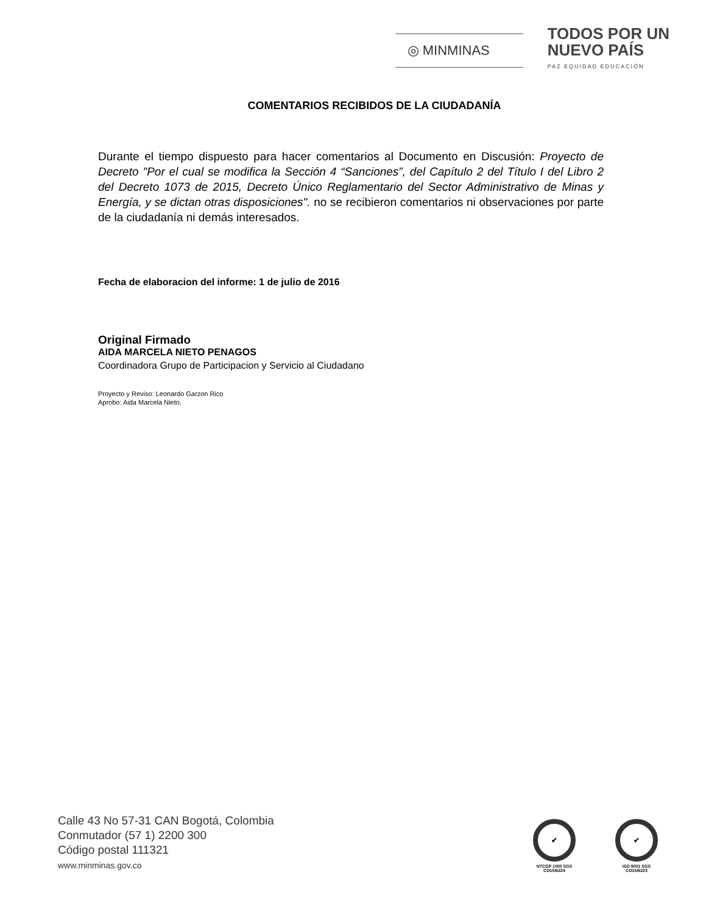◎ MINMINAS
TODOS POR UN
NUEVO PAÍS
PAZ EQUIDAD EDUCACIÓN
COMENTARIOS RECIBIDOS DE LA CIUDADANÍA
Durante el tiempo dispuesto para hacer comentarios al Documento en Discusión: Proyecto de Decreto "Por el cual se modifica la Sección 4 “Sanciones”, del Capítulo 2 del Título I del Libro 2 del Decreto 1073 de 2015, Decreto Único Reglamentario del Sector Administrativo de Minas y Energía, y se dictan otras disposiciones". no se recibieron comentarios ni observaciones por parte de la ciudadanía ni demás interesados.
Fecha de elaboracion del informe: 1 de julio de 2016
Original Firmado
AIDA MARCELA NIETO PENAGOS
Coordinadora Grupo de Participacion y Servicio al Ciudadano
Proyecto y Reviso: Leonardo Garzon Rico
Aprobo: Aida Marcela Nieto.
Calle 43 No 57-31 CAN Bogotá, Colombia
Conmutador (57 1) 2200 300
Código postal 111321
www.minminas.gov.co
✔
NTCGP 1000 SGS
CO15/6224
✔
ISO 9001 SGS
CO15/6223